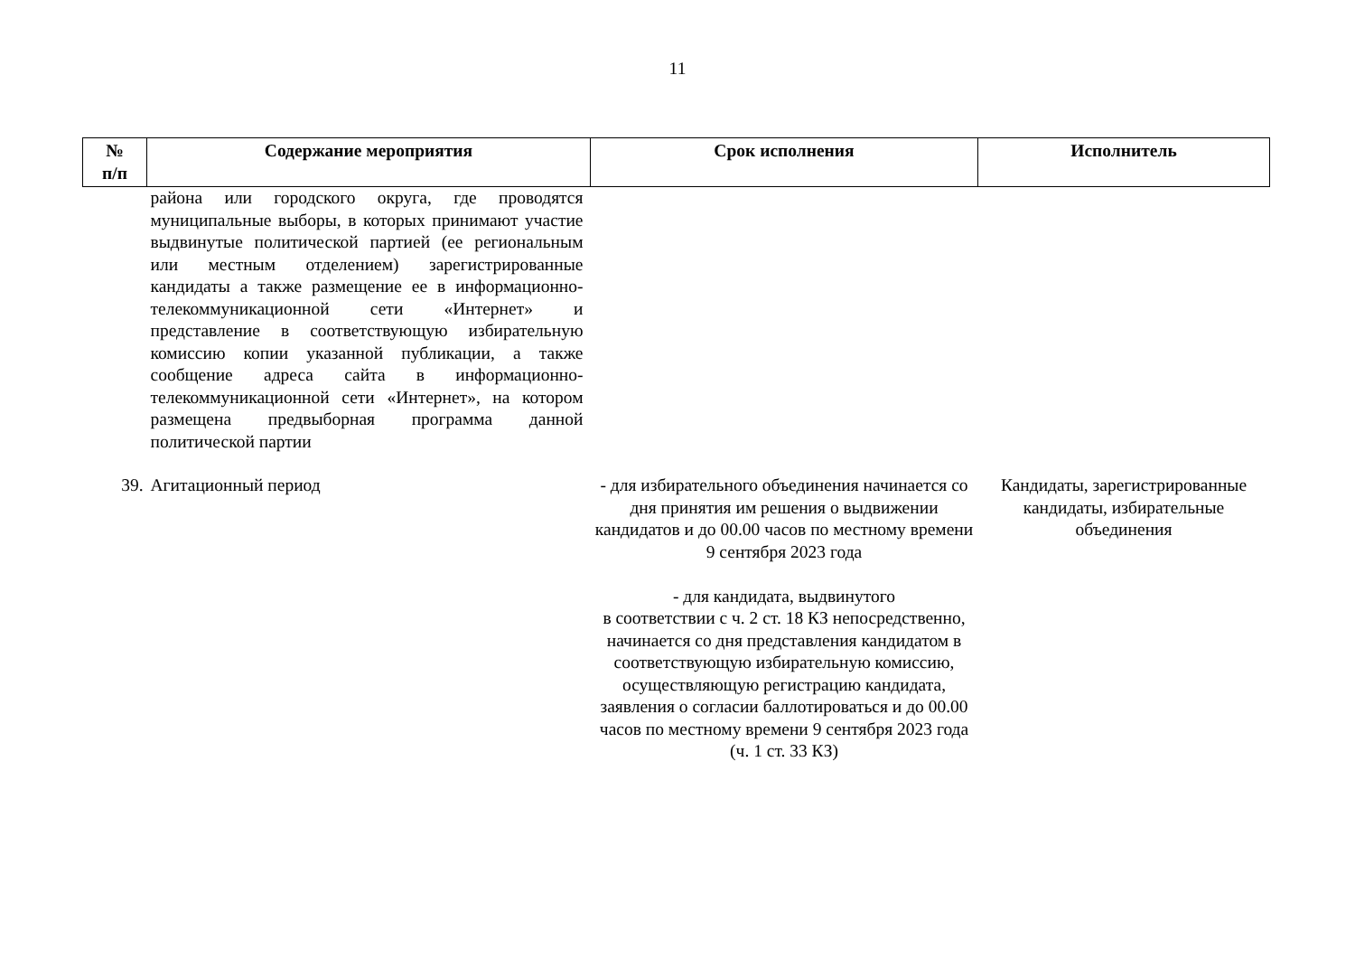11
| № п/п | Содержание мероприятия | Срок исполнения | Исполнитель |
| --- | --- | --- | --- |
| | района или городского округа, где проводятся муниципальные выборы, в которых принимают участие выдвинутые политической партией (ее региональным или местным отделением) зарегистрированные кандидаты а также размещение ее в информационно-телекоммуникационной сети «Интернет» и представление в соответствующую избирательную комиссию копии указанной публикации, а также сообщение адреса сайта в информационно-телекоммуникационной сети «Интернет», на котором размещена предвыборная программа данной политической партии | | |
| 39. | Агитационный период | - для избирательного объединения начинается со дня принятия им решения о выдвижении кандидатов и до 00.00 часов по местному времени 9 сентября 2023 года - для кандидата, выдвинутого в соответствии с ч. 2 ст. 18 КЗ непосредственно, начинается со дня представления кандидатом в соответствующую избирательную комиссию, осуществляющую регистрацию кандидата, заявления о согласии баллотироваться и до 00.00 часов по местному времени 9 сентября 2023 года (ч. 1 ст. 33 КЗ) | Кандидаты, зарегистрированные кандидаты, избирательные объединения |